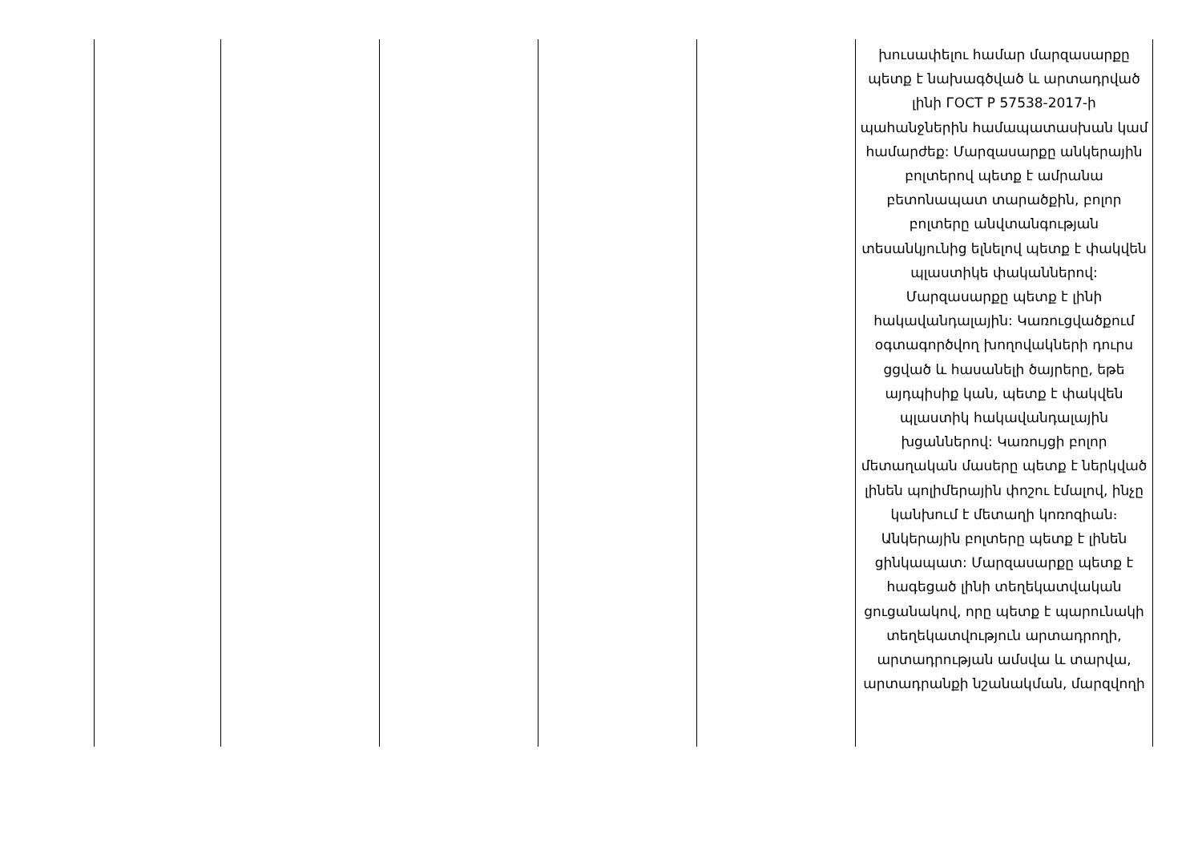| | | | | | խուսափելու համար մարզասարքը պետք է նախագծված և արտադրված լինի ГОСТ Р 57538-2017-ի պահանջներին համապատասխան կամ համարժեք: Մարզասարքը անկերային բոլտերով պետք է ամրանա բետոնապատ տարածքին, բոլոր բոլտերը անվտանգության տեսանկյունից ելնելով պետք է փակվեն պլաստիկե փականներով: Մարզասարքը պետք է լինի հակավանդալային: Կառուցվածքում օգտագործվող խողովակների դուրս ցցված և հասանելի ծայրերը, եթե այդպիսիք կան, պետք է փակվեն պլաստիկ հակավանդալային խցաններով: Կառույցի բոլոր մետաղական մասերը պետք է ներկված լինեն պոլիմերային փոշու էմալով, ինչը կանխում է մետաղի կոռոզիան։ Անկերային բոլտերը պետք է լինեն ցինկապատ: Մարզասարքը պետք է հագեցած լինի տեղեկատվական ցուցանակով, որը պետք է պարունակի տեղեկատվություն արտադրողի, արտադրության ամսվա և տարվա, արտադրանքի նշանակման, մարզվողի |